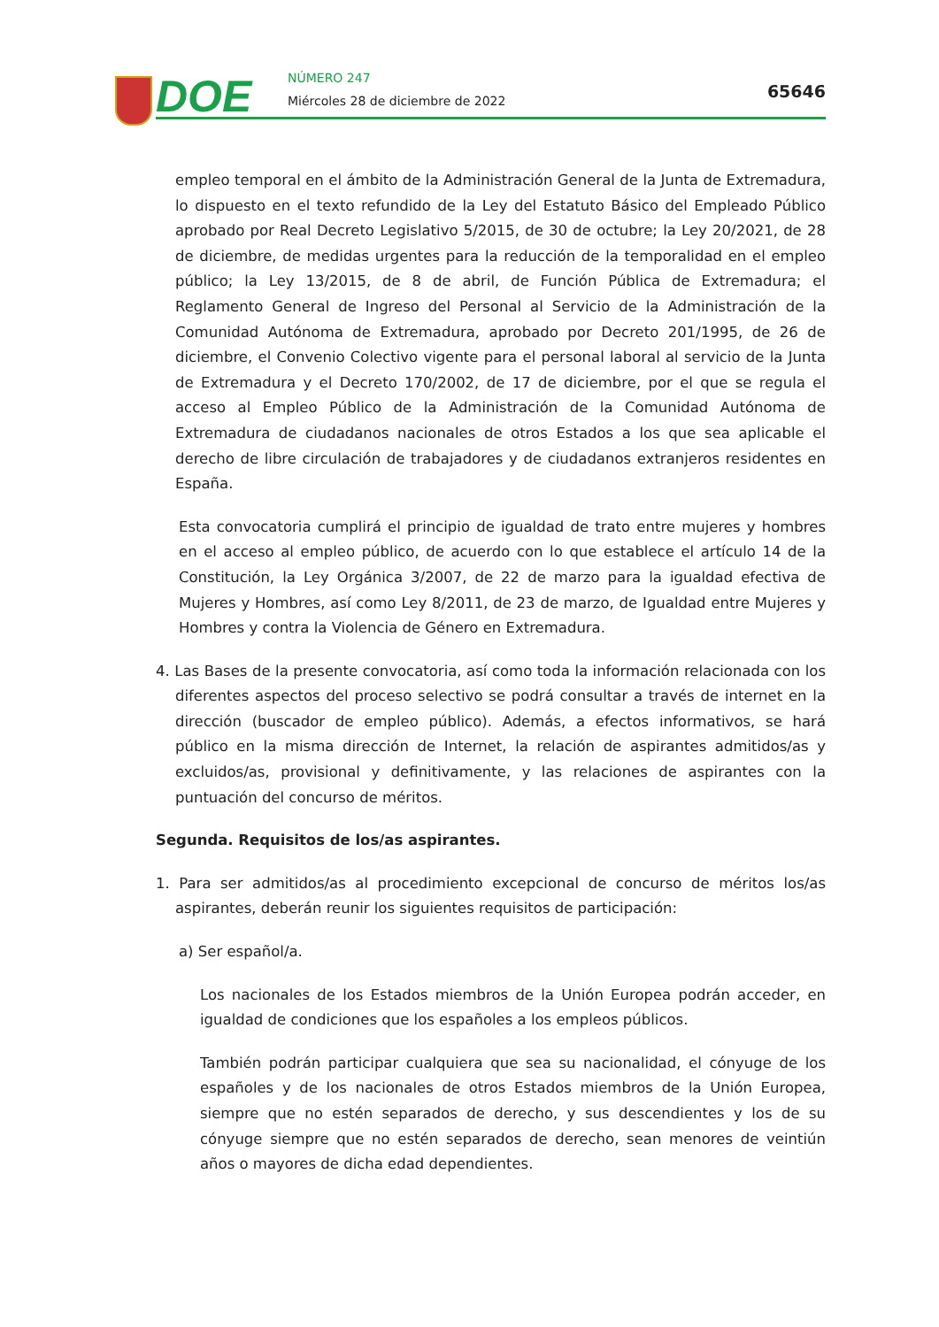DOE NÚMERO 247
Miércoles 28 de diciembre de 2022
65646
empleo temporal en el ámbito de la Administración General de la Junta de Extremadura, lo dispuesto en el texto refundido de la Ley del Estatuto Básico del Empleado Público aprobado por Real Decreto Legislativo 5/2015, de 30 de octubre; la Ley 20/2021, de 28 de diciembre, de medidas urgentes para la reducción de la temporalidad en el empleo público; la Ley 13/2015, de 8 de abril, de Función Pública de Extremadura; el Reglamento General de Ingreso del Personal al Servicio de la Administración de la Comunidad Autónoma de Extremadura, aprobado por Decreto 201/1995, de 26 de diciembre, el Convenio Colectivo vigente para el personal laboral al servicio de la Junta de Extremadura y el Decreto 170/2002, de 17 de diciembre, por el que se regula el acceso al Empleo Público de la Administración de la Comunidad Autónoma de Extremadura de ciudadanos nacionales de otros Estados a los que sea aplicable el derecho de libre circulación de trabajadores y de ciudadanos extranjeros residentes en España.
Esta convocatoria cumplirá el principio de igualdad de trato entre mujeres y hombres en el acceso al empleo público, de acuerdo con lo que establece el artículo 14 de la Constitución, la Ley Orgánica 3/2007, de 22 de marzo para la igualdad efectiva de Mujeres y Hombres, así como Ley 8/2011, de 23 de marzo, de Igualdad entre Mujeres y Hombres y contra la Violencia de Género en Extremadura.
4. Las Bases de la presente convocatoria, así como toda la información relacionada con los diferentes aspectos del proceso selectivo se podrá consultar a través de internet en la dirección (buscador de empleo público). Además, a efectos informativos, se hará público en la misma dirección de Internet, la relación de aspirantes admitidos/as y excluidos/as, provisional y definitivamente, y las relaciones de aspirantes con la puntuación del concurso de méritos.
Segunda. Requisitos de los/as aspirantes.
1. Para ser admitidos/as al procedimiento excepcional de concurso de méritos los/as aspirantes, deberán reunir los siguientes requisitos de participación:
a) Ser español/a.
Los nacionales de los Estados miembros de la Unión Europea podrán acceder, en igualdad de condiciones que los españoles a los empleos públicos.
También podrán participar cualquiera que sea su nacionalidad, el cónyuge de los españoles y de los nacionales de otros Estados miembros de la Unión Europea, siempre que no estén separados de derecho, y sus descendientes y los de su cónyuge siempre que no estén separados de derecho, sean menores de veintiún años o mayores de dicha edad dependientes.